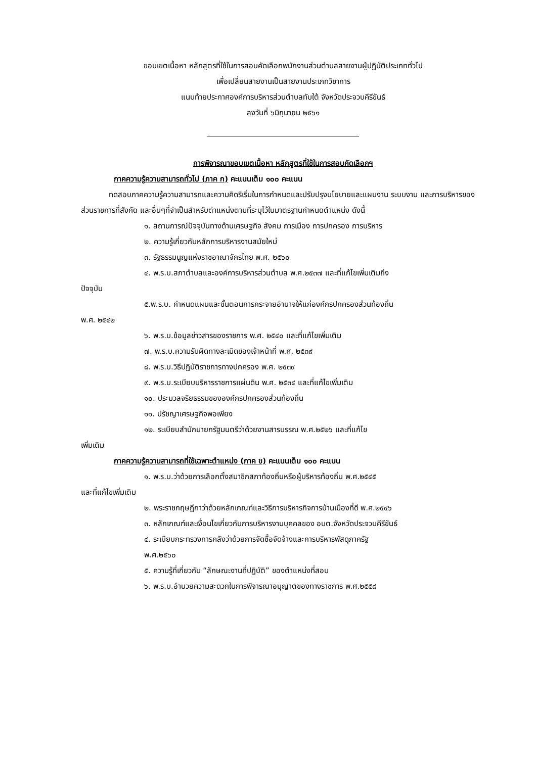ขอบเขตเนื้อหา หลักสูตรที่ใช้ในการสอบคัดเลือกพนักงานส่วนตำบลสายงานผู้ปฏิบัติประเภททั่วไป
เพื่อเปลี่ยนสายงานเป็นสายงานประเภทวิชาการ
แนบท้ายประกาศองค์การบริหารส่วนตำบลทับใต้ จังหวัดประจวบคีรีขันธ์
ลงวันที่ ๖มิถุนายน ๒๕๖๑
การพิจารณาขอบเขตเนื้อหา หลักสูตรที่ใช้ในการสอบคัดเลือกฯ
ภาคความรู้ความสามารถทั่วไป (ภาค ก) คะแนนเต็ม ๑๐๐ คะแนน
ทดสอบภาคความรู้ความสามารถและความคิดริเริ่มในการกำหนดและปรับปรุงนโยบายและแผนงาน ระบบงาน และการบริหารของส่วนราชการที่สังกัด และอื่นๆที่จำเป็นสำหรับตำแหน่งตามที่ระบุไว้ในมาตรฐานกำหนดตำแหน่ง ดังนี้
๑. สถานการณ์ปัจจุบันทางด้านเศรษฐกิจ สังคม การเมือง การปกครอง การบริหาร
๒. ความรู้เกี่ยวกับหลักการบริหารงานสมัยใหม่
๓. รัฐธรรมนูญแห่งราชอาณาจักรไทย พ.ศ. ๒๕๖๐
๔. พ.ร.บ.สภาตำบลและองค์การบริหารส่วนตำบล พ.ศ.๒๕๓๗ และที่แก้ไขเพิ่มเติมถึง
ปัจจุบัน
๕.พ.ร.บ. กำหนดแผนและขั้นตอนการกระจายอำนาจให้แก่องค์กรปกครองส่วนท้องถิ่น
พ.ศ. ๒๕๔๒
๖. พ.ร.บ.ข้อมูลข่าวสารของราชการ พ.ศ. ๒๕๔๐ และที่แก้ไขเพิ่มเติม
๗. พ.ร.บ.ความรับผิดทางละเมิดของเจ้าหน้าที่ พ.ศ. ๒๕๓๙
๘. พ.ร.บ.วิธีปฏิบัติราชการทางปกครอง พ.ศ. ๒๕๓๙
๙. พ.ร.บ.ระเบียบบริหารราชการแผ่นดิน พ.ศ. ๒๕๓๔ และที่แก้ไขเพิ่มเติม
๑๐. ประมวลจริยธรรมขององค์กรปกครองส่วนท้องถิ่น
๑๑. ปรัชญาเศรษฐกิจพอเพียง
๑๒. ระเบียบสำนักนายกรัฐมนตรีว่าด้วยงานสารบรรณ พ.ศ.๒๕๒๖ และที่แก้ไข
เพิ่มเติม
ภาคความรู้ความสามารถที่ใช้เฉพาะตำแหน่ง (ภาค ข) คะแนนเต็ม ๑๐๐ คะแนน
๑. พ.ร.บ.ว่าด้วยการเลือกตั้งสมาชิกสภาท้องถิ่นหรือผู้บริหารท้องถิ่น พ.ศ.๒๕๔๕
และที่แก้ไขเพิ่มเติม
๒. พระราชกฤษฎีกาว่าด้วยหลักเกณฑ์และวิธีการบริหารกิจการบ้านเมืองที่ดี พ.ศ.๒๕๔๖
๓. หลักเกณฑ์และเงื่อนไขเกี่ยวกับการบริหารงานบุคคลของ อบต.จังหวัดประจวบคีรีขันธ์
๔. ระเบียบกระทรวงการคลังว่าด้วยการจัดซื้อจัดจ้างและการบริหารพัสดุภาครัฐ
พ.ศ.๒๕๖๐
๕. ความรู้ที่เกี่ยวกับ “ลักษณะงานที่ปฏิบัติ” ของตำแหน่งที่สอบ
๖. พ.ร.บ.อำนวยความสะดวกในการพิจารณาอนุญาตของทางราชการ พ.ศ.๒๕๕๘